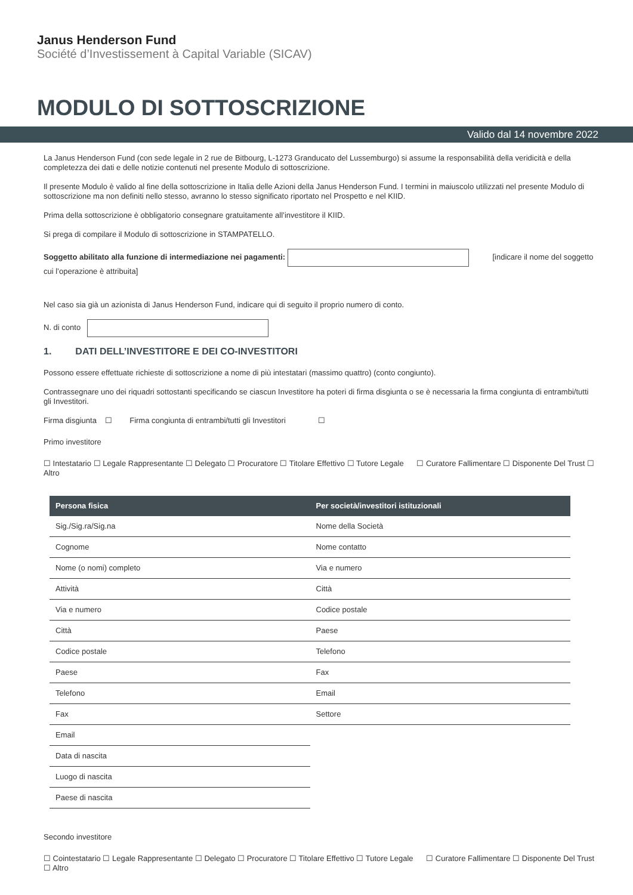Janus Henderson Fund
Société d’Investissement à Capital Variable (SICAV)
MODULO DI SOTTOSCRIZIONE
Valido dal 14 novembre 2022
La Janus Henderson Fund (con sede legale in 2 rue de Bitbourg, L-1273 Granducato del Lussemburgo) si assume la responsabilità della veridicità e della completezza dei dati e delle notizie contenuti nel presente Modulo di sottoscrizione.
Il presente Modulo è valido al fine della sottoscrizione in Italia delle Azioni della Janus Henderson Fund. I termini in maiuscolo utilizzati nel presente Modulo di sottoscrizione ma non definiti nello stesso, avranno lo stesso significato riportato nel Prospetto e nel KIID.
Prima della sottoscrizione è obbligatorio consegnare gratuitamente all’investitore il KIID.
Si prega di compilare il Modulo di sottoscrizione in STAMPATELLO.
Soggetto abilitato alla funzione di intermediazione nei pagamenti: [indicare il nome del soggetto cui l’operazione è attribuita]
Nel caso sia già un azionista di Janus Henderson Fund, indicare qui di seguito il proprio numero di conto.
N. di conto
1. DATI DELL’INVESTITORE E DEI CO-INVESTITORI
Possono essere effettuate richieste di sottoscrizione a nome di più intestatari (massimo quattro) (conto congiunto).
Contrassegnare uno dei riquadri sottostanti specificando se ciascun Investitore ha poteri di firma disgiunta o se è necessaria la firma congiunta di entrambi/tutti gli Investitori.
Firma disgiunta ☐ Firma congiunta di entrambi/tutti gli Investitori ☐
Primo investitore
☐ Intestatario ☐ Legale Rappresentante ☐ Delegato ☐ Procuratore ☐ Titolare Effettivo ☐ Tutore Legale ☐ Curatore Fallimentare ☐ Disponente Del Trust ☐ Altro
| Persona fisica | Per società/investitori istituzionali |
| --- | --- |
| Sig./Sig.ra/Sig.na | Nome della Società |
| Cognome | Nome contatto |
| Nome (o nomi) completo | Via e numero |
| Attività | Città |
| Via e numero | Codice postale |
| Città | Paese |
| Codice postale | Telefono |
| Paese | Fax |
| Telefono | Email |
| Fax | Settore |
| Email | |
| Data di nascita | |
| Luogo di nascita | |
| Paese di nascita | |
Secondo investitore
☐ Cointestatario ☐ Legale Rappresentante ☐ Delegato ☐ Procuratore ☐ Titolare Effettivo ☐ Tutore Legale ☐ Curatore Fallimentare ☐ Disponente Del Trust ☐ Altro